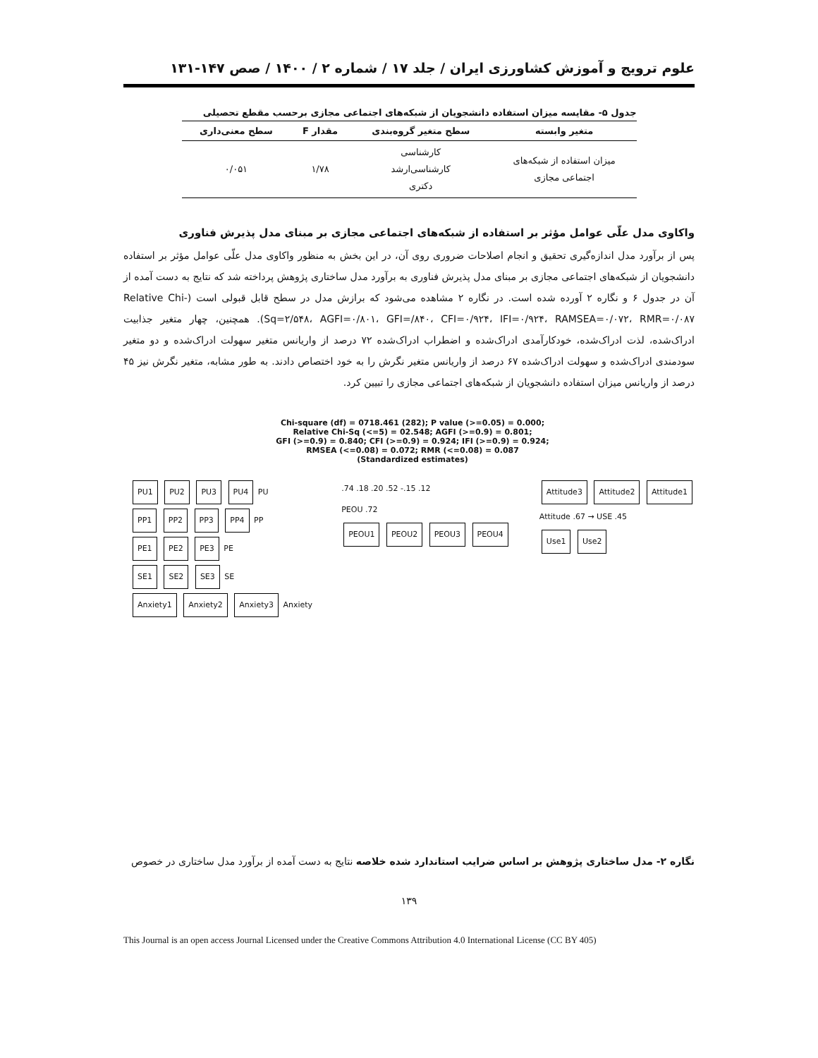علوم ترویج و آموزش کشاورزی ایران / جلد ۱۷ / شماره ۲ / ۱۴۰۰ / صص ۱۴۷-۱۳۱
جدول ۵- مقایسه میزان استفاده دانشجویان از شبکه‌های اجتماعی مجازی برحسب مقطع تحصیلی
| متغیر وابسته | سطح متغیر گروه‌بندی | مقدار F | سطح معنی‌داری |
| --- | --- | --- | --- |
| میزان استفاده از شبکه‌های اجتماعی مجازی | کارشناسی کارشناسی‌ارشد دکتری | ۱/۷۸ | ۰/۰۵۱ |
واکاوی مدل علّی عوامل مؤثر بر استفاده از شبکه‌های اجتماعی مجازی بر مبنای مدل پذیرش فناوری
پس از برآورد مدل اندازه‌گیری تحقیق و انجام اصلاحات ضروری روی آن، در این بخش به منظور واکاوی مدل علّی عوامل مؤثر بر استفاده دانشجویان از شبکه‌های اجتماعی مجازی بر مبنای مدل پذیرش فناوری به برآورد مدل ساختاری پژوهش پرداخته شد که نتایج به دست آمده از آن در جدول ۶ و نگاره ۲ آورده شده است. در نگاره ۲ مشاهده می‌شود که برازش مدل در سطح قابل قبولی است (Relative Chi-Sq=۲/۵۴۸، AGFI=۰/۸۰۱، GFI=/۸۴۰، CFI=۰/۹۲۴، IFI=۰/۹۲۴، RAMSEA=۰/۰۷۲، RMR=۰/۰۸۷). همچنین، چهار متغیر جذابیت ادراک‌شده، لذت ادراک‌شده، خودکارآمدی ادراک‌شده و اضطراب ادراک‌شده ۷۲ درصد از واریانس متغیر سهولت ادراک‌شده و دو متغیر سودمندی ادراک‌شده و سهولت ادراک‌شده ۶۷ درصد از واریانس متغیر نگرش را به خود اختصاص دادند. به طور مشابه، متغیر نگرش نیز ۴۵ درصد از واریانس میزان استفاده دانشجویان از شبکه‌های اجتماعی مجازی را تبیین کرد.
Chi-square (df) = 0718.461 (282); P value (>=0.05) = 0.000;
Relative Chi-Sq (<=5) = 02.548; AGFI (>=0.9) = 0.801;
GFI (>=0.9) = 0.840; CFI (>=0.9) = 0.924; IFI (>=0.9) = 0.924;
RMSEA (<=0.08) = 0.072; RMR (<=0.08) = 0.087
(Standardized estimates)
PU1 PU2 PU3 PU4 PU
PP1 PP2 PP3 PP4 PP
PE1 PE2 PE3 PE
SE1 SE2 SE3 SE
Anxiety1 Anxiety2 Anxiety3 Anxiety
.74 .18 .20 .52 -.15 .12
PEOU .72
PEOU1 PEOU2 PEOU3 PEOU4
Attitude3 Attitude2 Attitude1
Attitude .67 → USE .45
Use1 Use2
نگاره ۲- مدل ساختاری پژوهش بر اساس ضرایب استاندارد شده خلاصه نتایج به دست آمده از برآورد مدل ساختاری در خصوص
۱۳۹
This Journal is an open access Journal Licensed under the Creative Commons Attribution 4.0 International License (CC BY 405)